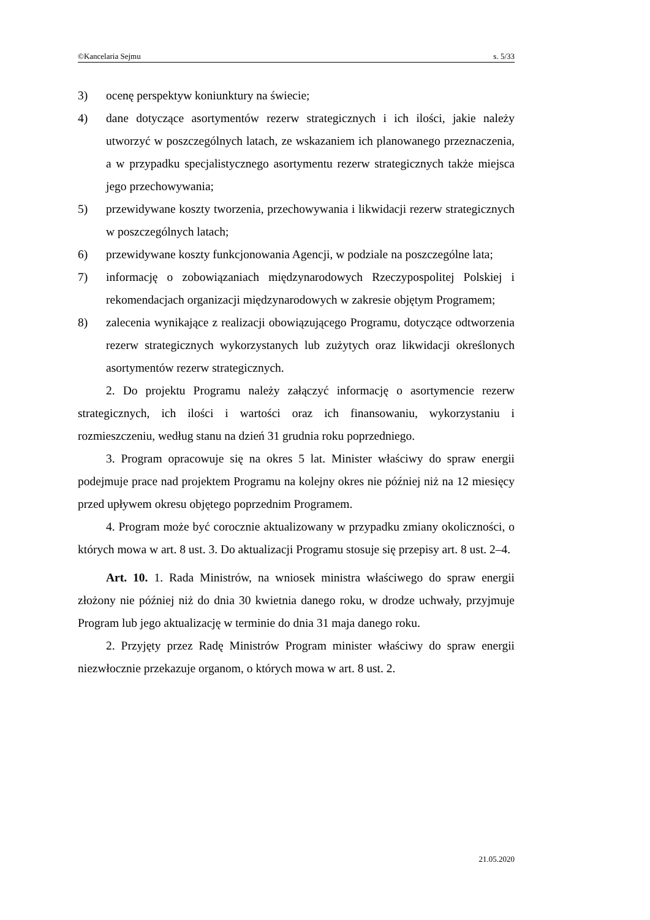©Kancelaria Sejmu s. 5/33
3) ocenę perspektyw koniunktury na świecie;
4) dane dotyczące asortymentów rezerw strategicznych i ich ilości, jakie należy utworzyć w poszczególnych latach, ze wskazaniem ich planowanego przeznaczenia, a w przypadku specjalistycznego asortymentu rezerw strategicznych także miejsca jego przechowywania;
5) przewidywane koszty tworzenia, przechowywania i likwidacji rezerw strategicznych w poszczególnych latach;
6) przewidywane koszty funkcjonowania Agencji, w podziale na poszczególne lata;
7) informację o zobowiązaniach międzynarodowych Rzeczypospolitej Polskiej i rekomendacjach organizacji międzynarodowych w zakresie objętym Programem;
8) zalecenia wynikające z realizacji obowiązującego Programu, dotyczące odtworzenia rezerw strategicznych wykorzystanych lub zużytych oraz likwidacji określonych asortymentów rezerw strategicznych.
2. Do projektu Programu należy załączyć informację o asortymencie rezerw strategicznych, ich ilości i wartości oraz ich finansowaniu, wykorzystaniu i rozmieszczeniu, według stanu na dzień 31 grudnia roku poprzedniego.
3. Program opracowuje się na okres 5 lat. Minister właściwy do spraw energii podejmuje prace nad projektem Programu na kolejny okres nie później niż na 12 miesięcy przed upływem okresu objętego poprzednim Programem.
4. Program może być corocznie aktualizowany w przypadku zmiany okoliczności, o których mowa w art. 8 ust. 3. Do aktualizacji Programu stosuje się przepisy art. 8 ust. 2–4.
Art. 10. 1. Rada Ministrów, na wniosek ministra właściwego do spraw energii złożony nie później niż do dnia 30 kwietnia danego roku, w drodze uchwały, przyjmuje Program lub jego aktualizację w terminie do dnia 31 maja danego roku.
2. Przyjęty przez Radę Ministrów Program minister właściwy do spraw energii niezwłocznie przekazuje organom, o których mowa w art. 8 ust. 2.
21.05.2020